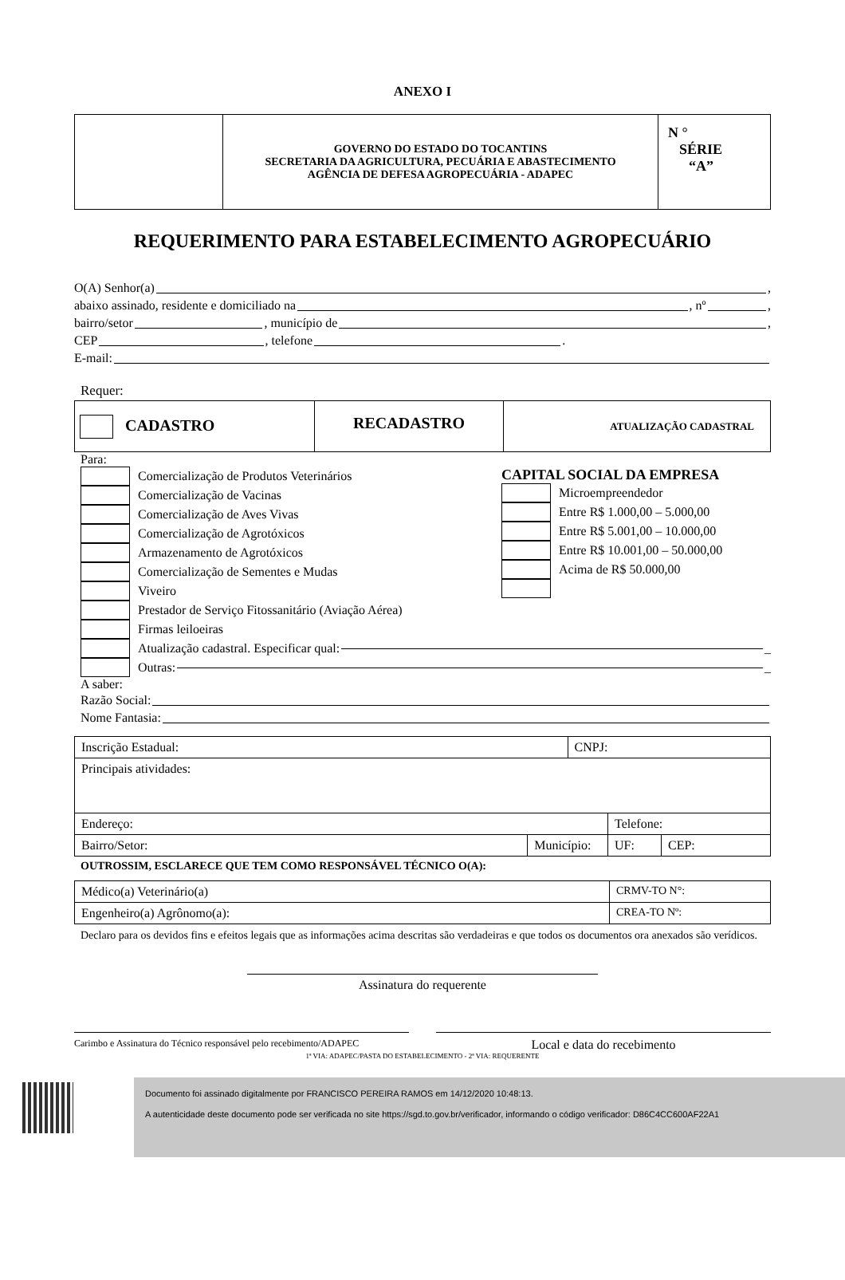ANEXO I
| | GOVERNO DO ESTADO DO TOCANTINS SECRETARIA DA AGRICULTURA, PECUÁRIA E ABASTECIMENTO AGÊNCIA DE DEFESA AGROPECUÁRIA - ADAPEC | N ° SÉRIE “A” |
REQUERIMENTO PARA ESTABELECIMENTO AGROPECUÁRIO
O(A) Senhor(a) ,
abaixo assinado, residente e domiciliado na , nº ,
bairro/setor , município de ,
CEP , telefone .
E-mail:
Requer:
| CADASTRO | RECADASTRO | ATUALIZAÇÃO CADASTRAL |
Para:
Comercialização de Produtos Veterinários
Comercialização de Vacinas
Comercialização de Aves Vivas
Comercialização de Agrotóxicos
Armazenamento de Agrotóxicos
Comercialização de Sementes e Mudas
Viveiro
Prestador de Serviço Fitossanitário (Aviação Aérea)
Firmas leiloeiras
CAPITAL SOCIAL DA EMPRESA
Microempreendedor
Entre R$ 1.000,00 – 5.000,00
Entre R$ 5.001,00 – 10.000,00
Entre R$ 10.001,00 – 50.000,00
Acima de R$ 50.000,00
Atualização cadastral. Especificar qual: _
Outras: _
A saber:
Razão Social:
Nome Fantasia:
| Inscrição Estadual: | | CNPJ: | | |
| Principais atividades: | | | | |
| Endereço: | | | Telefone: | |
| Bairro/Setor: | Município: | | UF: | CEP: |
OUTROSSIM, ESCLARECE QUE TEM COMO RESPONSÁVEL TÉCNICO O(A):
| Médico(a) Veterinário(a) | CRMV-TO N°: |
| Engenheiro(a) Agrônomo(a): | CREA-TO Nº: |
Declaro para os devidos fins e efeitos legais que as informações acima descritas são verdadeiras e que todos os documentos ora anexados são verídicos.
Assinatura do requerente
Carimbo e Assinatura do Técnico responsável pelo recebimento/ADAPEC
Local e data do recebimento
1ª VIA: ADAPEC/PASTA DO ESTABELECIMENTO - 2ª VIA: REQUERENTE
Documento foi assinado digitalmente por FRANCISCO PEREIRA RAMOS em 14/12/2020 10:48:13.
A autenticidade deste documento pode ser verificada no site https://sgd.to.gov.br/verificador, informando o código verificador: D86C4CC600AF22A1